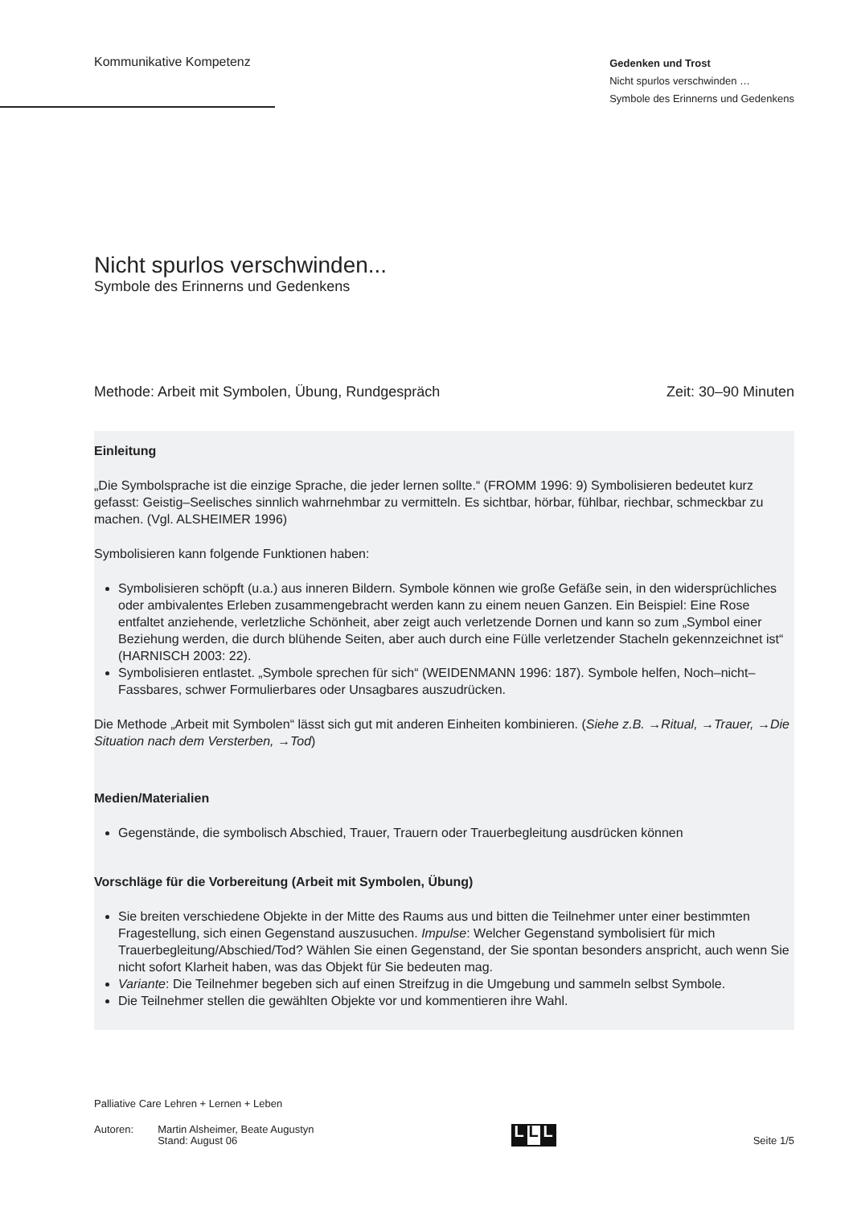Kommunikative Kompetenz
Gedenken und Trost
Nicht spurlos verschwinden …
Symbole des Erinnerns und Gedenkens
Nicht spurlos verschwinden...
Symbole des Erinnerns und Gedenkens
Methode: Arbeit mit Symbolen, Übung, Rundgespräch Zeit: 30–90 Minuten
Einleitung
„Die Symbolsprache ist die einzige Sprache, die jeder lernen sollte.“ (FROMM 1996: 9) Symbolisieren bedeutet kurz gefasst: Geistig–Seelisches sinnlich wahrnehmbar zu vermitteln. Es sichtbar, hörbar, fühlbar, riechbar, schmeckbar zu machen. (Vgl. ALSHEIMER 1996)
Symbolisieren kann folgende Funktionen haben:
Symbolisieren schöpft (u.a.) aus inneren Bildern. Symbole können wie große Gefäße sein, in den widersprüchliches oder ambivalentes Erleben zusammengebracht werden kann zu einem neuen Ganzen. Ein Beispiel: Eine Rose entfaltet anziehende, verletzliche Schönheit, aber zeigt auch verletzende Dornen und kann so zum „Symbol einer Beziehung werden, die durch blühende Seiten, aber auch durch eine Fülle verletzender Stacheln gekennzeichnet ist“ (HARNISCH 2003: 22).
Symbolisieren entlastet. „Symbole sprechen für sich“ (WEIDENMANN 1996: 187). Symbole helfen, Noch–nicht–Fassbares, schwer Formulierbares oder Unsagbares auszudrücken.
Die Methode „Arbeit mit Symbolen“ lässt sich gut mit anderen Einheiten kombinieren. (Siehe z.B. →Ritual, →Trauer, →Die Situation nach dem Versterben, →Tod)
Medien/Materialien
Gegenstände, die symbolisch Abschied, Trauer, Trauern oder Trauerbegleitung ausdrücken können
Vorschläge für die Vorbereitung (Arbeit mit Symbolen, Übung)
Sie breiten verschiedene Objekte in der Mitte des Raums aus und bitten die Teilnehmer unter einer bestimmten Fragestellung, sich einen Gegenstand auszusuchen. Impulse: Welcher Gegenstand symbolisiert für mich Trauerbegleitung/Abschied/Tod? Wählen Sie einen Gegenstand, der Sie spontan besonders anspricht, auch wenn Sie nicht sofort Klarheit haben, was das Objekt für Sie bedeuten mag.
Variante: Die Teilnehmer begeben sich auf einen Streifzug in die Umgebung und sammeln selbst Symbole.
Die Teilnehmer stellen die gewählten Objekte vor und kommentieren ihre Wahl.
Palliative Care Lehren + Lernen + Leben
Autoren: Martin Alsheimer, Beate Augustyn
Stand: August 06
L L L
Seite 1/5